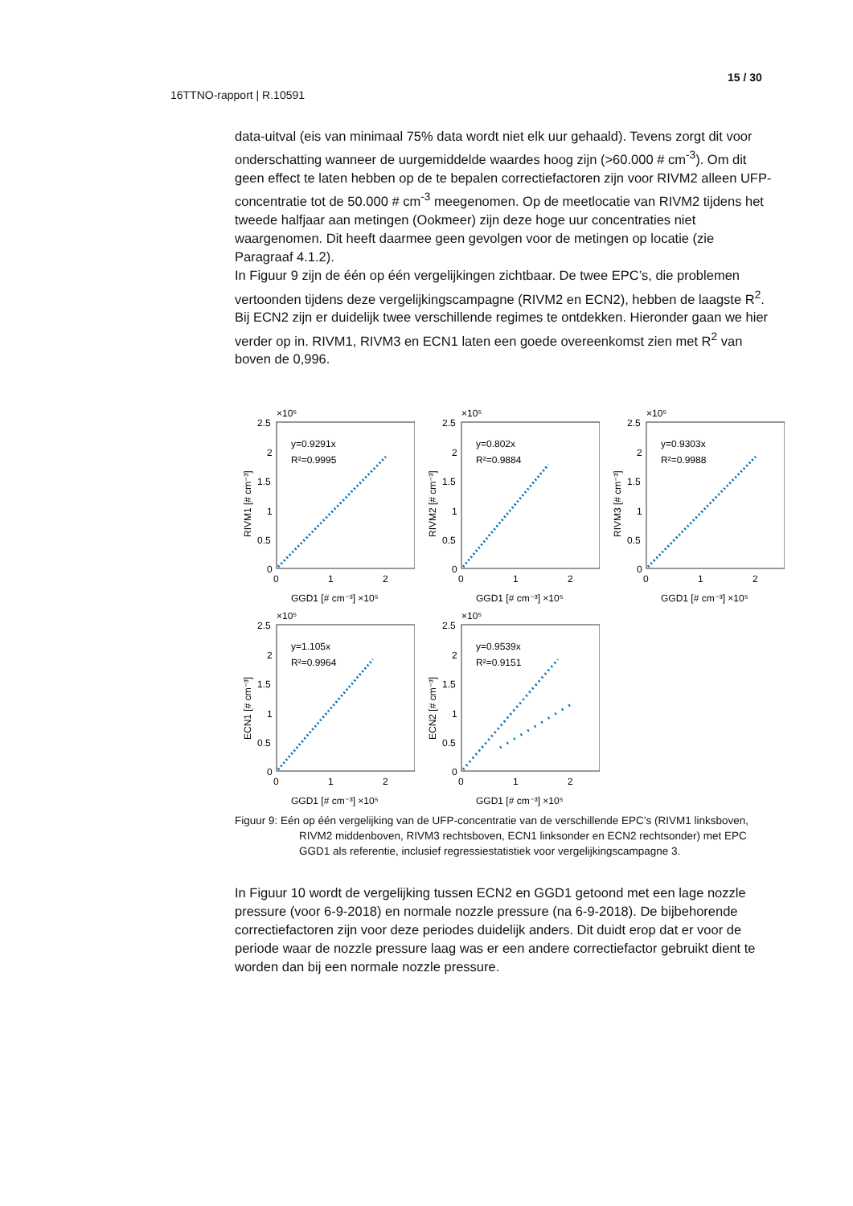15 / 30
16TTNO-rapport | R.10591
data-uitval (eis van minimaal 75% data wordt niet elk uur gehaald). Tevens zorgt dit voor onderschatting wanneer de uurgemiddelde waardes hoog zijn (>60.000 # cm<sup>-3</sup>). Om dit geen effect te laten hebben op de te bepalen correctiefactoren zijn voor RIVM2 alleen UFP-concentratie tot de 50.000 # cm<sup>-3</sup> meegenomen. Op de meetlocatie van RIVM2 tijdens het tweede halfjaar aan metingen (Ookmeer) zijn deze hoge uur concentraties niet waargenomen. Dit heeft daarmee geen gevolgen voor de metingen op locatie (zie Paragraaf 4.1.2).
In Figuur 9 zijn de één op één vergelijkingen zichtbaar. De twee EPC’s, die problemen vertoonden tijdens deze vergelijkingscampagne (RIVM2 en ECN2), hebben de laagste R<sup>2</sup>. Bij ECN2 zijn er duidelijk twee verschillende regimes te ontdekken. Hieronder gaan we hier verder op in. RIVM1, RIVM3 en ECN1 laten een goede overeenkomst zien met R<sup>2</sup> van boven de 0,996.
×10⁵
2.5
2
1.5
1
0.5
0
0
1
2
GGD1 [# cm⁻³] ×10⁵
RIVM1 [# cm⁻³]
y=0.9291x
R²=0.9995
×10⁵
2.5
2
1.5
1
0.5
0
0
1
2
GGD1 [# cm⁻³] ×10⁵
RIVM2 [# cm⁻³]
y=0.802x
R²=0.9884
×10⁵
2.5
2
1.5
1
0.5
0
0
1
2
GGD1 [# cm⁻³] ×10⁵
RIVM3 [# cm⁻³]
y=0.9303x
R²=0.9988
×10⁵
2.5
2
1.5
1
0.5
0
0
1
2
GGD1 [# cm⁻³] ×10⁵
ECN1 [# cm⁻³]
y=1.105x
R²=0.9964
×10⁵
2.5
2
1.5
1
0.5
0
0
1
2
GGD1 [# cm⁻³] ×10⁵
ECN2 [# cm⁻³]
y=0.9539x
R²=0.9151
Figuur 9: Eén op één vergelijking van de UFP-concentratie van de verschillende EPC’s (RIVM1 linksboven, RIVM2 middenboven, RIVM3 rechtsboven, ECN1 linksonder en ECN2 rechtsonder) met EPC GGD1 als referentie, inclusief regressiestatistiek voor vergelijkingscampagne 3.
In Figuur 10 wordt de vergelijking tussen ECN2 en GGD1 getoond met een lage nozzle pressure (voor 6-9-2018) en normale nozzle pressure (na 6-9-2018). De bijbehorende correctiefactoren zijn voor deze periodes duidelijk anders. Dit duidt erop dat er voor de periode waar de nozzle pressure laag was er een andere correctiefactor gebruikt dient te worden dan bij een normale nozzle pressure.